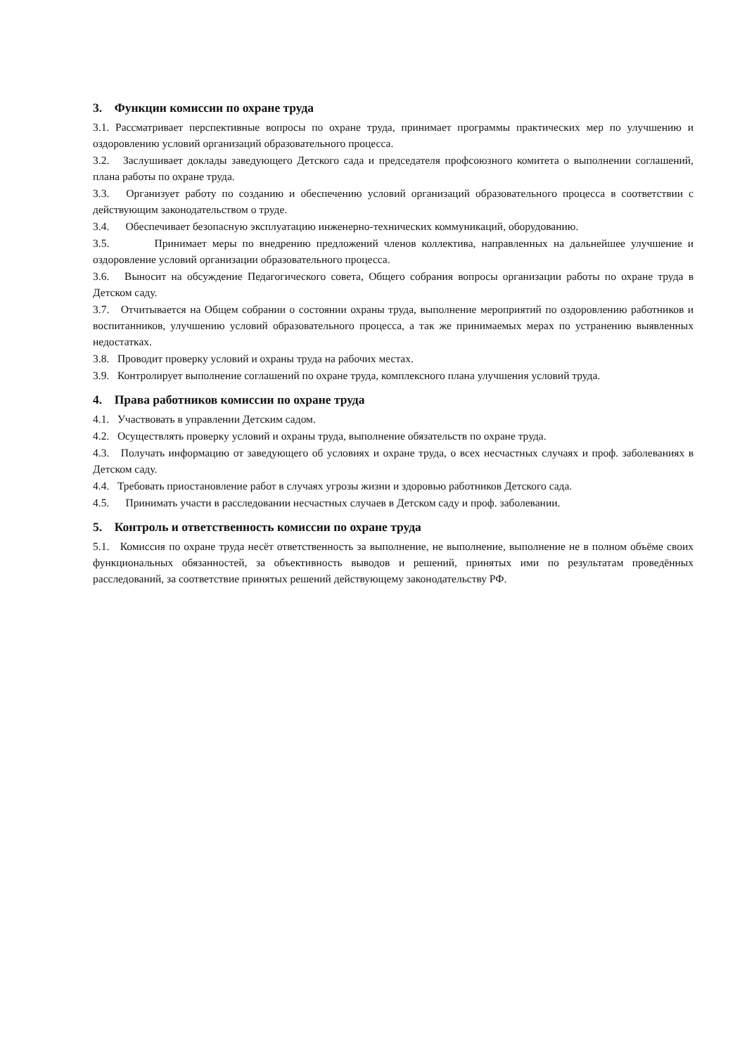3. Функции комиссии по охране труда
3.1. Рассматривает перспективные вопросы по охране труда, принимает программы практических мер по улучшению и оздоровлению условий организаций образовательного процесса.
3.2. Заслушивает доклады заведующего Детского сада и председателя профсоюзного комитета о выполнении соглашений, плана работы по охране труда.
3.3. Организует работу по созданию и обеспечению условий организаций образовательного процесса в соответствии с действующим законодательством о труде.
3.4. Обеспечивает безопасную эксплуатацию инженерно-технических коммуникаций, оборудованию.
3.5. Принимает меры по внедрению предложений членов коллектива, направленных на дальнейшее улучшение и оздоровление условий организации образовательного процесса.
3.6. Выносит на обсуждение Педагогического совета, Общего собрания вопросы организации работы по охране труда в Детском саду.
3.7. Отчитывается на Общем собрании о состоянии охраны труда, выполнение мероприятий по оздоровлению работников и воспитанников, улучшению условий образовательного процесса, а так же принимаемых мерах по устранению выявленных недостатках.
3.8. Проводит проверку условий и охраны труда на рабочих местах.
3.9. Контролирует выполнение соглашений по охране труда, комплексного плана улучшения условий труда.
4. Права работников комиссии по охране труда
4.1. Участвовать в управлении Детским садом.
4.2. Осуществлять проверку условий и охраны труда, выполнение обязательств по охране труда.
4.3. Получать информацию от заведующего об условиях и охране труда, о всех несчастных случаях и проф. заболеваниях в Детском саду.
4.4. Требовать приостановление работ в случаях угрозы жизни и здоровью работников Детского сада.
4.5. Принимать участи в расследовании несчастных случаев в Детском саду и проф. заболевании.
5. Контроль и ответственность комиссии по охране труда
5.1. Комиссия по охране труда несёт ответственность за выполнение, не выполнение, выполнение не в полном объёме своих функциональных обязанностей, за объективность выводов и решений, принятых ими по результатам проведённых расследований, за соответствие принятых решений действующему законодательству РФ.